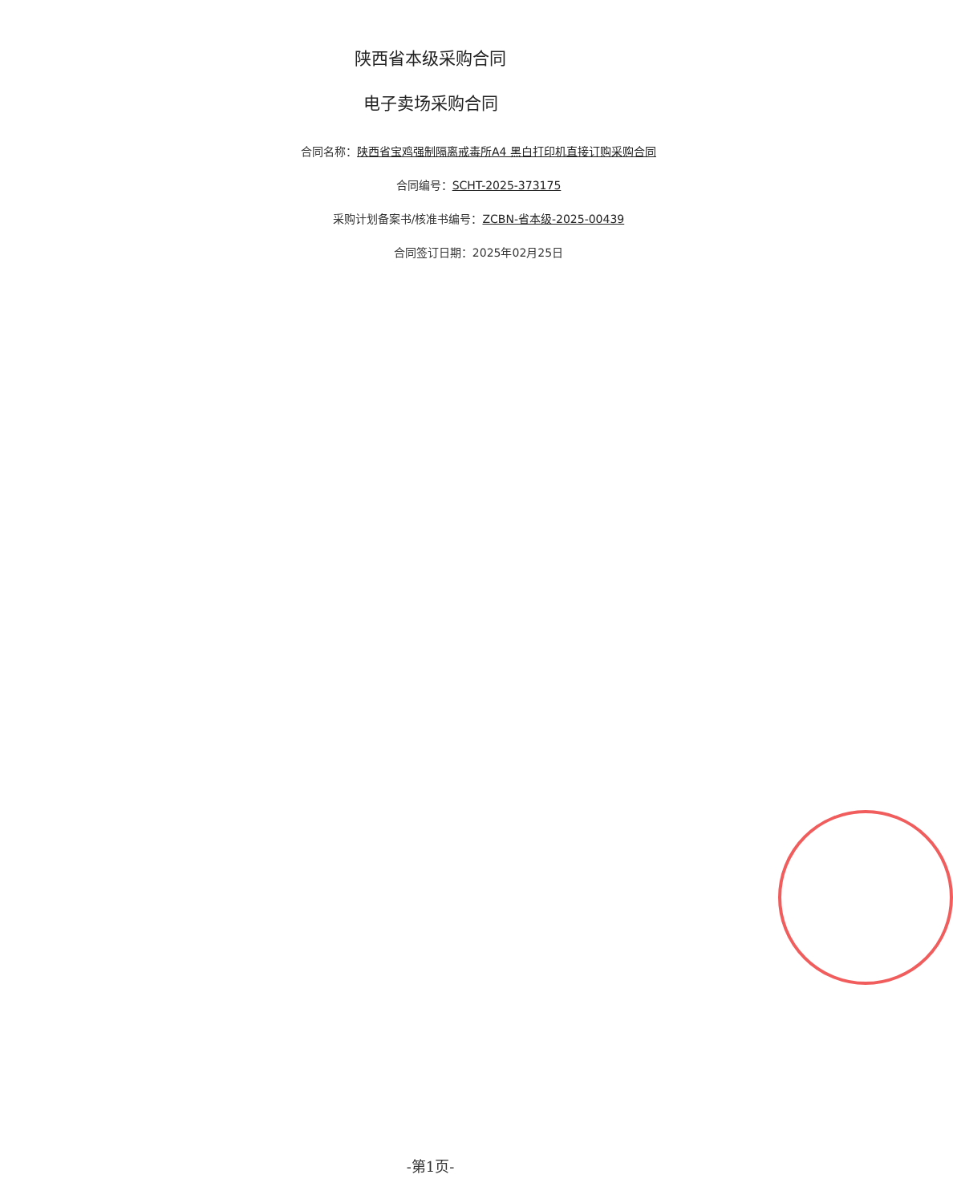陕西省本级采购合同
电子卖场采购合同
合同名称：陕西省宝鸡强制隔离戒毒所A4 黑白打印机直接订购采购合同
合同编号：SCHT-2025-373175
采购计划备案书/核准书编号：ZCBN-省本级-2025-00439
合同签订日期：2025年02月25日
-第1页-